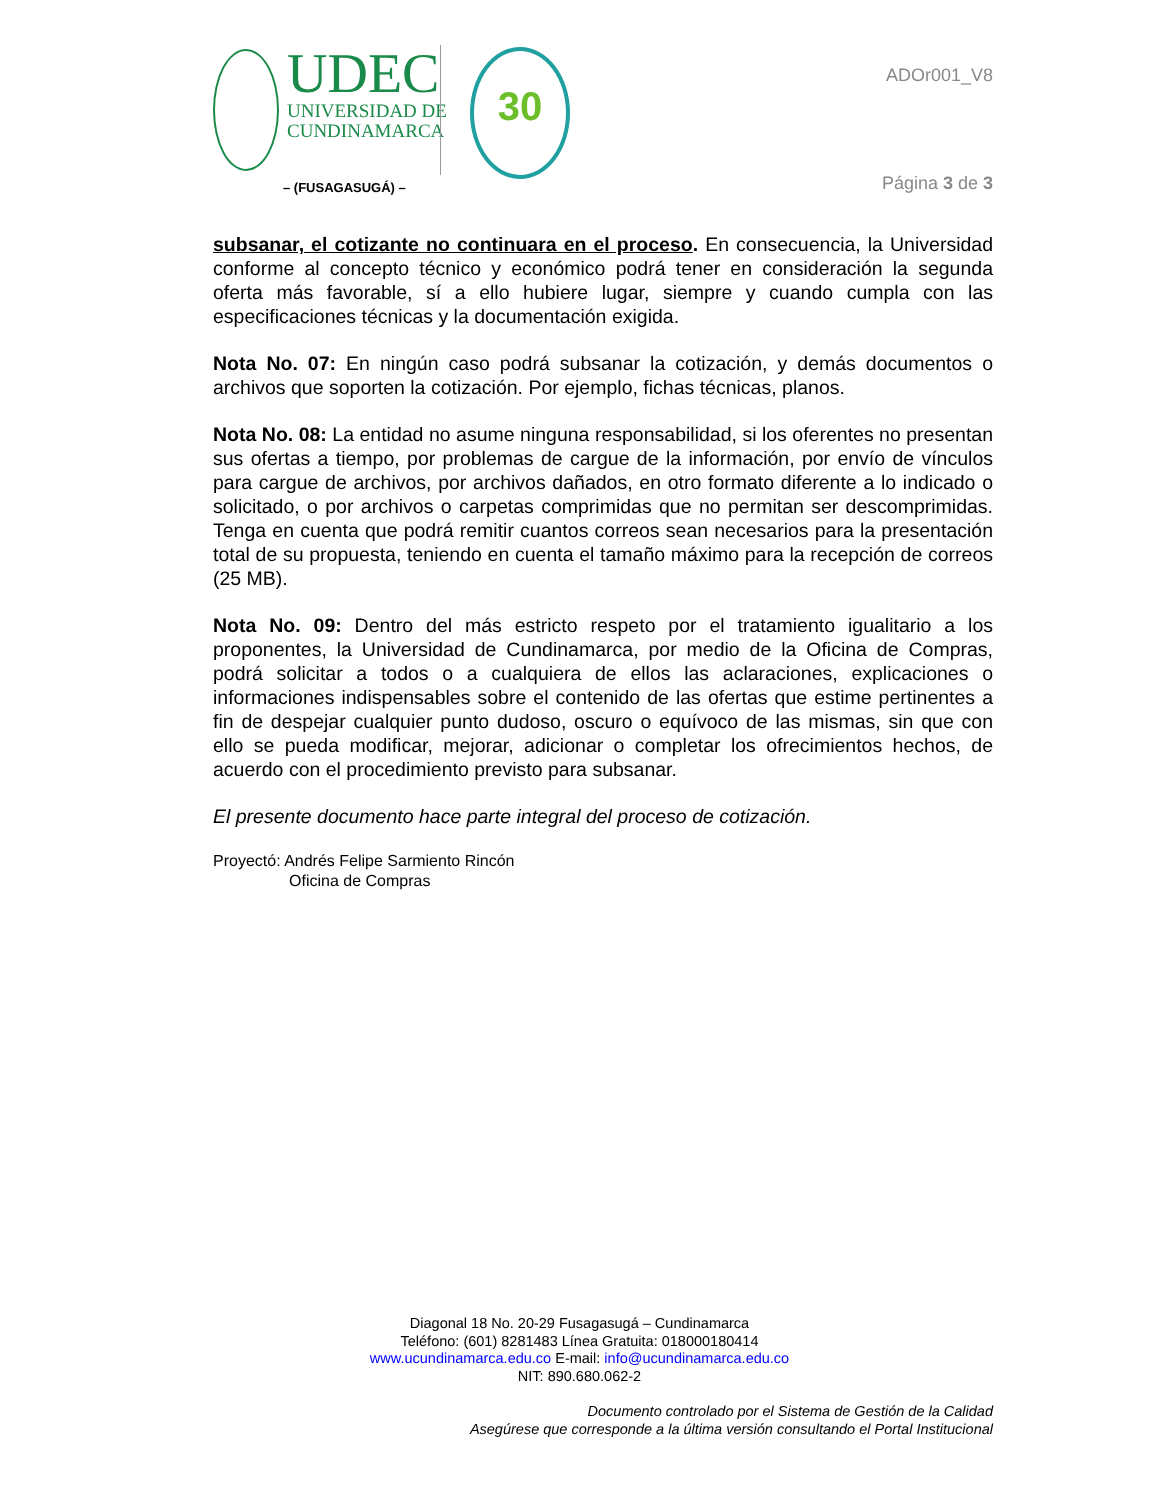UDEC
UNIVERSIDAD DE
CUNDINAMARCA
30
– (FUSAGASUGÁ) –
ADOr001_V8
Página 3 de 3
subsanar, el cotizante no continuara en el proceso. En consecuencia, la Universidad conforme al concepto técnico y económico podrá tener en consideración la segunda oferta más favorable, sí a ello hubiere lugar, siempre y cuando cumpla con las especificaciones técnicas y la documentación exigida.
Nota No. 07: En ningún caso podrá subsanar la cotización, y demás documentos o archivos que soporten la cotización. Por ejemplo, fichas técnicas, planos.
Nota No. 08: La entidad no asume ninguna responsabilidad, si los oferentes no presentan sus ofertas a tiempo, por problemas de cargue de la información, por envío de vínculos para cargue de archivos, por archivos dañados, en otro formato diferente a lo indicado o solicitado, o por archivos o carpetas comprimidas que no permitan ser descomprimidas. Tenga en cuenta que podrá remitir cuantos correos sean necesarios para la presentación total de su propuesta, teniendo en cuenta el tamaño máximo para la recepción de correos (25 MB).
Nota No. 09: Dentro del más estricto respeto por el tratamiento igualitario a los proponentes, la Universidad de Cundinamarca, por medio de la Oficina de Compras, podrá solicitar a todos o a cualquiera de ellos las aclaraciones, explicaciones o informaciones indispensables sobre el contenido de las ofertas que estime pertinentes a fin de despejar cualquier punto dudoso, oscuro o equívoco de las mismas, sin que con ello se pueda modificar, mejorar, adicionar o completar los ofrecimientos hechos, de acuerdo con el procedimiento previsto para subsanar.
El presente documento hace parte integral del proceso de cotización.
Proyectó: Andrés Felipe Sarmiento Rincón
Oficina de Compras
Diagonal 18 No. 20-29 Fusagasugá – Cundinamarca
Teléfono: (601) 8281483 Línea Gratuita: 018000180414
www.ucundinamarca.edu.co E-mail: info@ucundinamarca.edu.co
NIT: 890.680.062-2
Documento controlado por el Sistema de Gestión de la Calidad
Asegúrese que corresponde a la última versión consultando el Portal Institucional